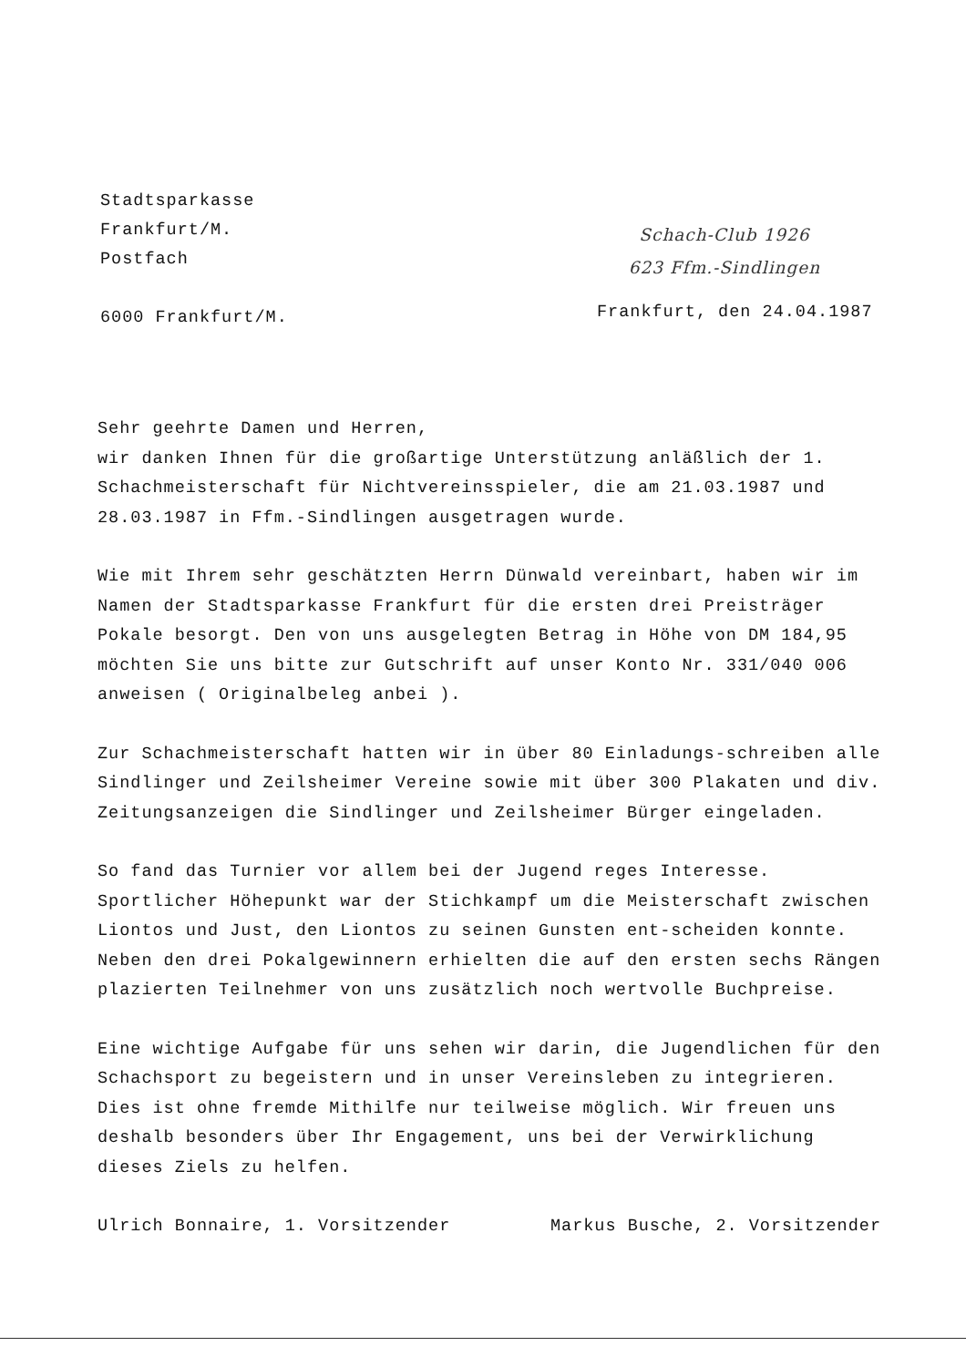Stadtsparkasse
Frankfurt/M.
Postfach
6000 Frankfurt/M.
Schach-Club 1926
623 Ffm.-Sindlingen
Frankfurt, den 24.04.1987
Sehr geehrte Damen und Herren,
wir danken Ihnen für die großartige Unterstützung anläßlich der 1. Schachmeisterschaft für Nichtvereinsspieler, die am 21.03.1987 und 28.03.1987 in Ffm.-Sindlingen ausgetragen wurde.
Wie mit Ihrem sehr geschätzten Herrn Dünwald vereinbart, haben wir im Namen der Stadtsparkasse Frankfurt für die ersten drei Preisträger Pokale besorgt. Den von uns ausgelegten Betrag in Höhe von DM 184,95 möchten Sie uns bitte zur Gutschrift auf unser Konto Nr. 331/040 006 anweisen ( Originalbeleg anbei ).
Zur Schachmeisterschaft hatten wir in über 80 Einladungs-schreiben alle Sindlinger und Zeilsheimer Vereine sowie mit über 300 Plakaten und div. Zeitungsanzeigen die Sindlinger und Zeilsheimer Bürger eingeladen.
So fand das Turnier vor allem bei der Jugend reges Interesse. Sportlicher Höhepunkt war der Stichkampf um die Meisterschaft zwischen Liontos und Just, den Liontos zu seinen Gunsten ent-scheiden konnte.
Neben den drei Pokalgewinnern erhielten die auf den ersten sechs Rängen plazierten Teilnehmer von uns zusätzlich noch wertvolle Buchpreise.
Eine wichtige Aufgabe für uns sehen wir darin, die Jugendlichen für den Schachsport zu begeistern und in unser Vereinsleben zu integrieren. Dies ist ohne fremde Mithilfe nur teilweise möglich. Wir freuen uns deshalb besonders über Ihr Engagement, uns bei der Verwirklichung dieses Ziels zu helfen.
Ulrich Bonnaire, 1. Vorsitzender Markus Busche, 2. Vorsitzender